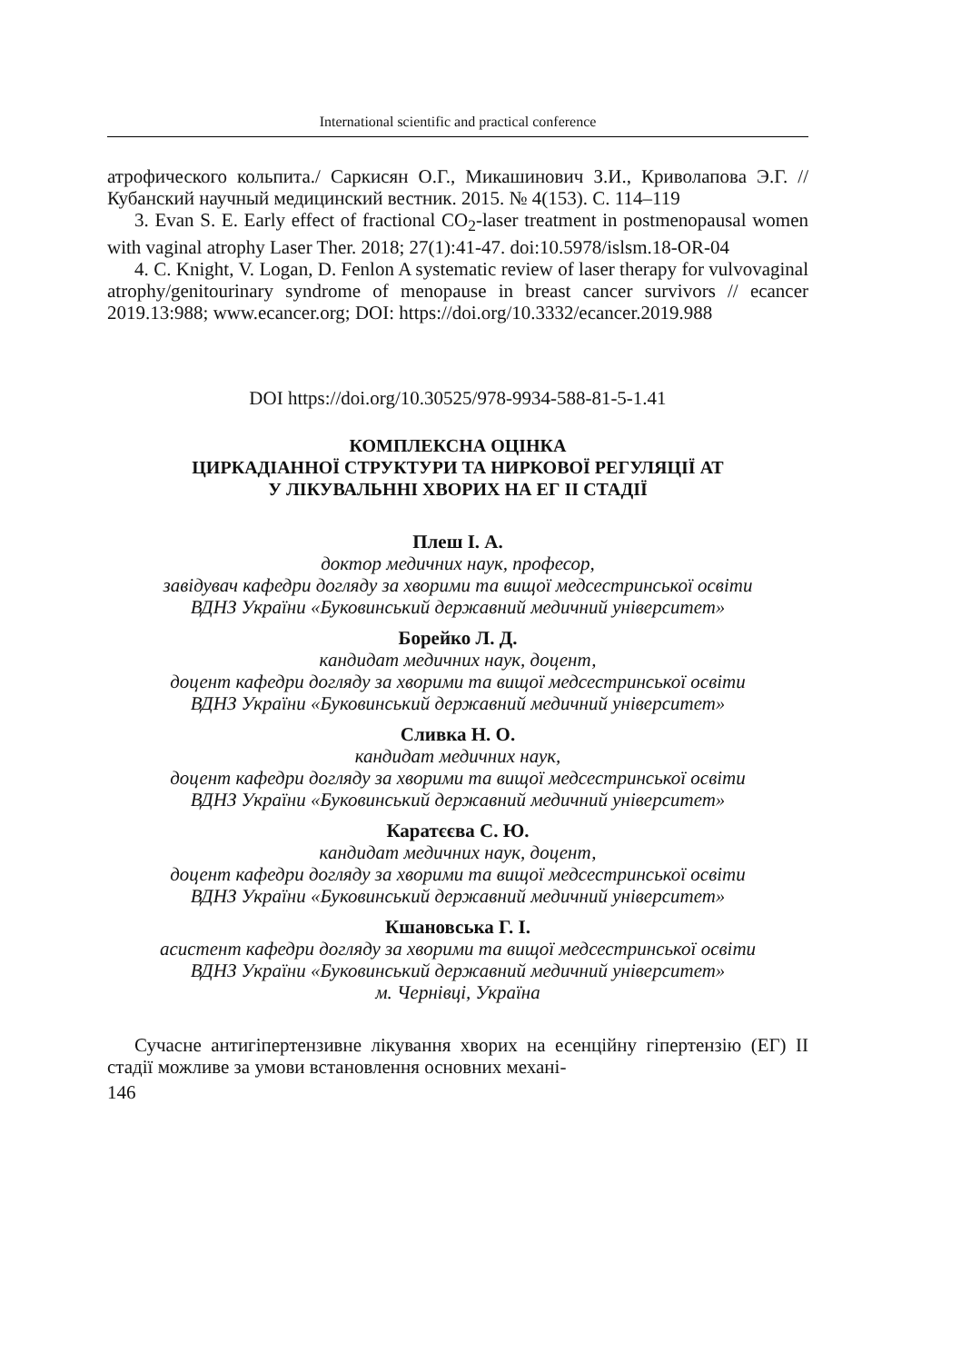International scientific and practical conference
атрофического кольпита./ Саркисян О.Г., Микашинович З.И., Криволапова Э.Г. //Кубанский научный медицинский вестник. 2015. № 4(153). С. 114–119
3. Evan S. E. Early effect of fractional CO<sub>2</sub>-laser treatment in postmenopausal women with vaginal atrophy Laser Ther. 2018; 27(1):41-47. doi:10.5978/islsm.18-OR-04
4. C. Knight, V. Logan, D. Fenlon A systematic review of laser therapy for vulvovaginal atrophy/genitourinary syndrome of menopause in breast cancer survivors // ecancer 2019.13:988; www.ecancer.org; DOI: https://doi.org/10.3332/ecancer.2019.988
DOI https://doi.org/10.30525/978-9934-588-81-5-1.41
КОМПЛЕКСНА ОЦІНКА
ЦИРКАДІАННОЇ СТРУКТУРИ ТА НИРКОВОЇ РЕГУЛЯЦІЇ АТ
У ЛІКУВАЛЬННІ ХВОРИХ НА ЕГ ІІ СТАДІЇ
Плеш І. А.
доктор медичних наук, професор,
завідувач кафедри догляду за хворими та вищої медсестринської освіти
ВДНЗ України «Буковинський державний медичний університет»
Борейко Л. Д.
кандидат медичних наук, доцент,
доцент кафедри догляду за хворими та вищої медсестринської освіти
ВДНЗ України «Буковинський державний медичний університет»
Сливка Н. О.
кандидат медичних наук,
доцент кафедри догляду за хворими та вищої медсестринської освіти
ВДНЗ України «Буковинський державний медичний університет»
Каратєєва С. Ю.
кандидат медичних наук, доцент,
доцент кафедри догляду за хворими та вищої медсестринської освіти
ВДНЗ України «Буковинський державний медичний університет»
Кшановська Г. І.
асистент кафедри догляду за хворими та вищої медсестринської освіти
ВДНЗ України «Буковинський державний медичний університет»
м. Чернівці, Україна
Сучасне антигіпертензивне лікування хворих на есенційну гіпертензію (ЕГ) ІІ стадії можливе за умови встановлення основних механі-
146